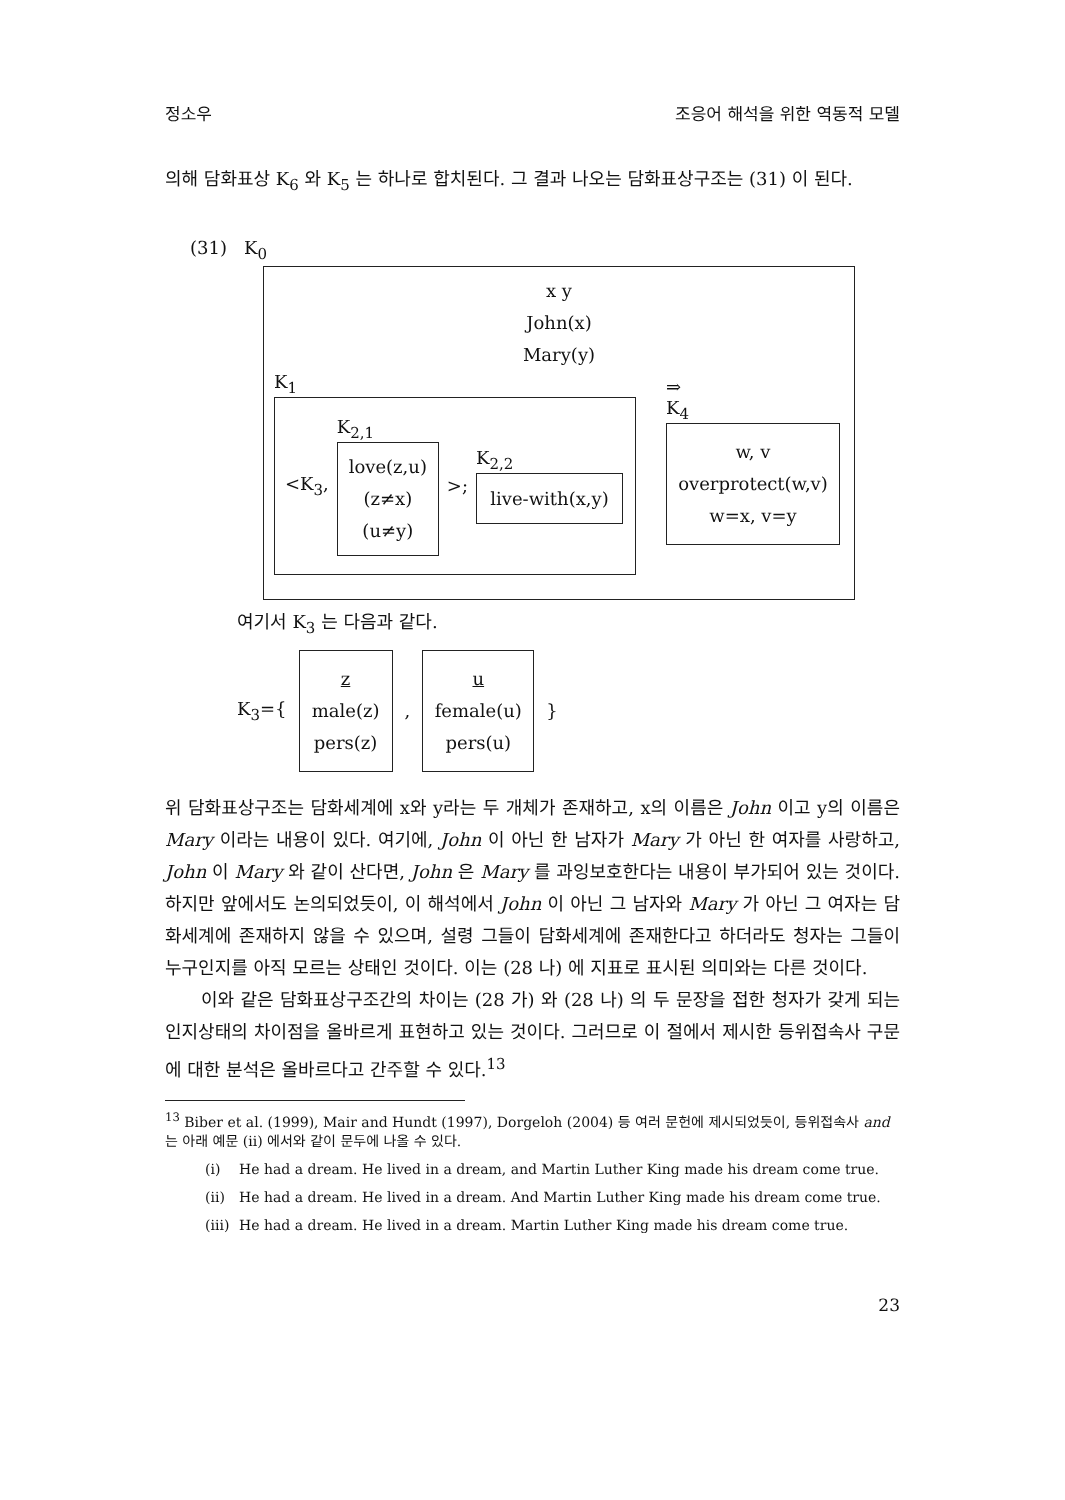정소우 조응어 해석을 위한 역동적 모델
의해 담화표상 K<sub>6</sub> 와 K<sub>5</sub> 는 하나로 합치된다. 그 결과 나오는 담화표상구조는 (31) 이 된다.
(31) K<sub>0</sub>
x y
John(x)
Mary(y)
K<sub>1</sub>
<K<sub>3</sub>,
K<sub>2,1</sub>
love(z,u)
(z≠x)
(u≠y)
>;
K<sub>2,2</sub>
live-with(x,y)
⇒
K<sub>4</sub>
w, v
overprotect(w,v)
w=x, v=y
여기서 K<sub>3</sub> 는 다음과 같다.
K<sub>3</sub>={
z
male(z)
pers(z)
,
u
female(u)
pers(u)
}
위 담화표상구조는 담화세계에 x와 y라는 두 개체가 존재하고, x의 이름은 John 이고 y의 이름은 Mary 이라는 내용이 있다. 여기에, John 이 아닌 한 남자가 Mary 가 아닌 한 여자를 사랑하고, John 이 Mary 와 같이 산다면, John 은 Mary 를 과잉보호한다는 내용이 부가되어 있는 것이다. 하지만 앞에서도 논의되었듯이, 이 해석에서 John 이 아닌 그 남자와 Mary 가 아닌 그 여자는 담화세계에 존재하지 않을 수 있으며, 설령 그들이 담화세계에 존재한다고 하더라도 청자는 그들이 누구인지를 아직 모르는 상태인 것이다. 이는 (28 나) 에 지표로 표시된 의미와는 다른 것이다.
이와 같은 담화표상구조간의 차이는 (28 가) 와 (28 나) 의 두 문장을 접한 청자가 갖게 되는 인지상태의 차이점을 올바르게 표현하고 있는 것이다. 그러므로 이 절에서 제시한 등위접속사 구문에 대한 분석은 올바르다고 간주할 수 있다.<sup>13</sup>
<sup>13</sup> Biber et al. (1999), Mair and Hundt (1997), Dorgeloh (2004) 등 여러 문헌에 제시되었듯이, 등위접속사 and 는 아래 예문 (ii) 에서와 같이 문두에 나올 수 있다.
(i) He had a dream. He lived in a dream, and Martin Luther King made his dream come true.
(ii) He had a dream. He lived in a dream. And Martin Luther King made his dream come true.
(iii)
He had a dream. He lived in a dream. Martin Luther King made his dream come true.
23